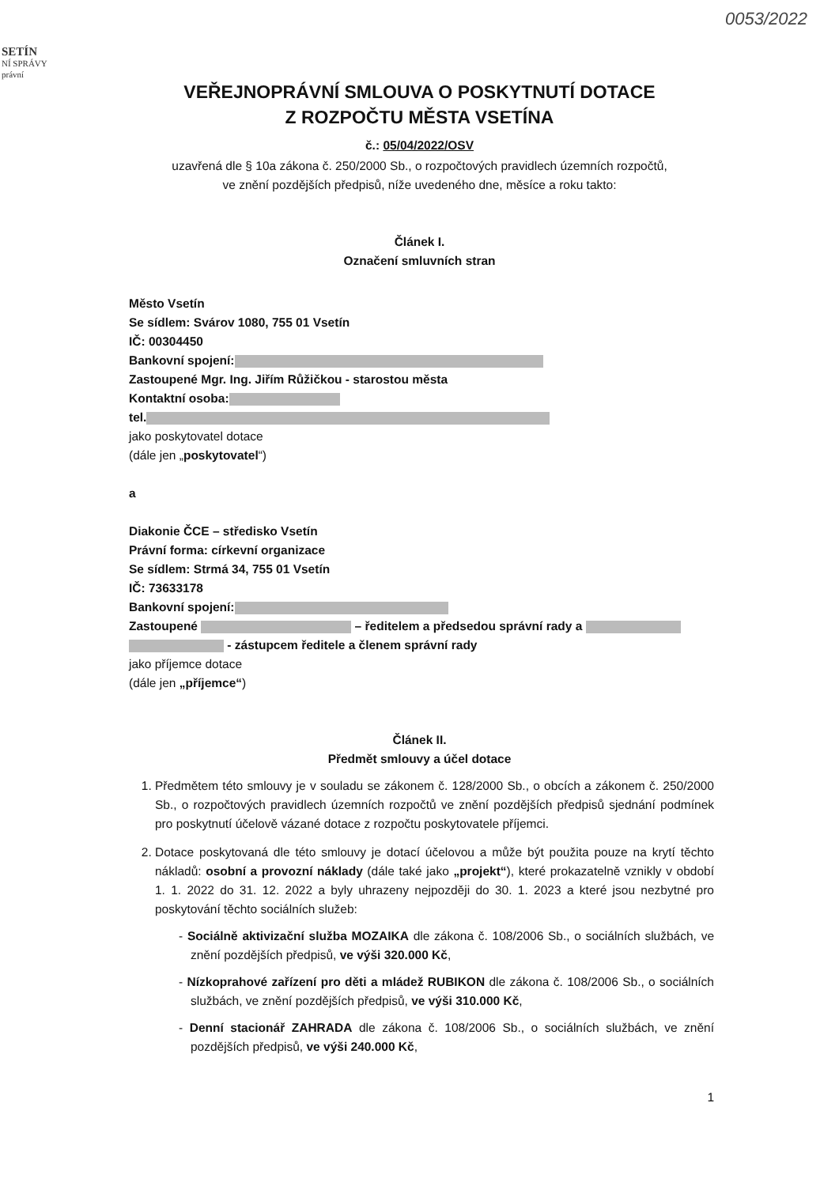0053/2022
SETÍN
NÍ SPRÁVY
právní
VEŘEJNOPRÁVNÍ SMLOUVA O POSKYTNUTÍ DOTACE
Z ROZPOČTU MĚSTA VSETÍNA
č.: 05/04/2022/OSV
uzavřená dle § 10a zákona č. 250/2000 Sb., o rozpočtových pravidlech územních rozpočtů,
ve znění pozdějších předpisů, níže uvedeného dne, měsíce a roku takto:
Článek I.
Označení smluvních stran
Město Vsetín
Se sídlem: Svárov 1080, 755 01 Vsetín
IČ: 00304450
Bankovní spojení:
Zastoupené Mgr. Ing. Jiřím Růžičkou - starostou města
Kontaktní osoba:
tel.
jako poskytovatel dotace
(dále jen „poskytovatel“)
a
Diakonie ČCE – středisko Vsetín
Právní forma: církevní organizace
Se sídlem: Strmá 34, 755 01 Vsetín
IČ: 73633178
Bankovní spojení:
Zastoupené – ředitelem a předsedou správní rady a
- zástupcem ředitele a členem správní rady
jako příjemce dotace
(dále jen „příjemce“)
Článek II.
Předmět smlouvy a účel dotace
1. Předmětem této smlouvy je v souladu se zákonem č. 128/2000 Sb., o obcích a zákonem č. 250/2000 Sb., o rozpočtových pravidlech územních rozpočtů ve znění pozdějších předpisů sjednání podmínek pro poskytnutí účelově vázané dotace z rozpočtu poskytovatele příjemci.
2. Dotace poskytovaná dle této smlouvy je dotací účelovou a může být použita pouze na krytí těchto nákladů: osobní a provozní náklady (dále také jako „projekt“), které prokazatelně vznikly v období 1. 1. 2022 do 31. 12. 2022 a byly uhrazeny nejpozději do 30. 1. 2023 a které jsou nezbytné pro poskytování těchto sociálních služeb:
- Sociálně aktivizační služba MOZAIKA dle zákona č. 108/2006 Sb., o sociálních službách, ve znění pozdějších předpisů, ve výši 320.000 Kč,
- Nízkoprahové zařízení pro děti a mládež RUBIKON dle zákona č. 108/2006 Sb., o sociálních službách, ve znění pozdějších předpisů, ve výši 310.000 Kč,
- Denní stacionář ZAHRADA dle zákona č. 108/2006 Sb., o sociálních službách, ve znění pozdějších předpisů, ve výši 240.000 Kč,
1